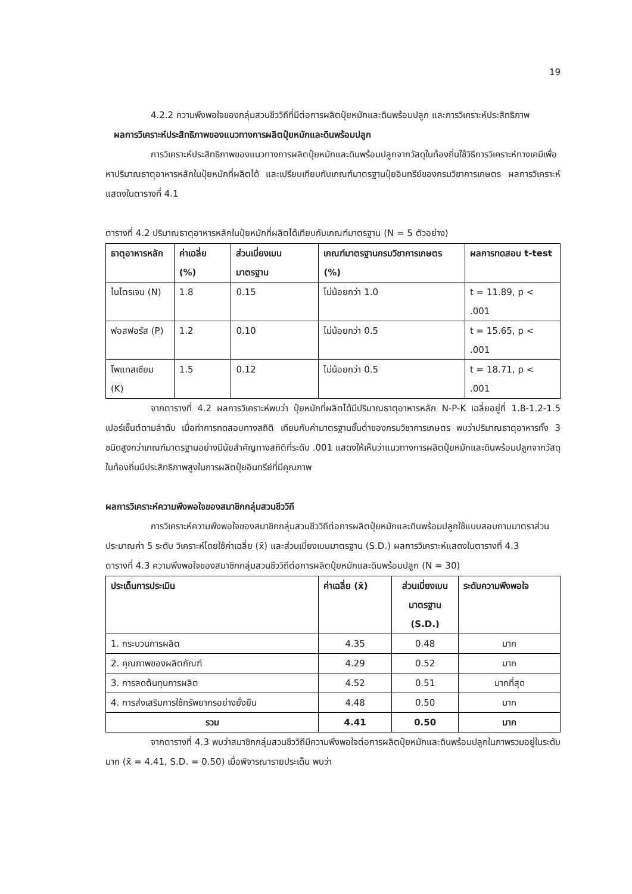19
4.2.2 ความพึงพอใจของกลุ่มสวนชีววิถีที่มีต่อการผลิตปุ๋ยหมักและดินพร้อมปลูก และการวิเคราะห์ประสิทธิภาพ
ผลการวิเคราะห์ประสิทธิภาพของแนวทางการผลิตปุ๋ยหมักและดินพร้อมปลูก
การวิเคราะห์ประสิทธิภาพของแนวทางการผลิตปุ๋ยหมักและดินพร้อมปลูกจากวัสดุในท้องถิ่นใช้วิธีการวิเคราะห์ทางเคมีเพื่อหาปริมาณธาตุอาหารหลักในปุ๋ยหมักที่ผลิตได้ และเปรียบเทียบกับเกณฑ์มาตรฐานปุ๋ยอินทรีย์ของกรมวิชาการเกษตร ผลการวิเคราะห์แสดงในตารางที่ 4.1
ตารางที่ 4.2 ปริมาณธาตุอาหารหลักในปุ๋ยหมักที่ผลิตได้เทียบกับเกณฑ์มาตรฐาน (N = 5 ตัวอย่าง)
| ธาตุอาหารหลัก | ค่าเฉลี่ย (%) | ส่วนเบี่ยงเบนมาตรฐาน | เกณฑ์มาตรฐานกรมวิชาการเกษตร (%) | ผลการทดสอบ t-test |
| --- | --- | --- | --- | --- |
| ไนโตรเจน (N) | 1.8 | 0.15 | ไม่น้อยกว่า 1.0 | t = 11.89, p < .001 |
| ฟอสฟอรัส (P) | 1.2 | 0.10 | ไม่น้อยกว่า 0.5 | t = 15.65, p < .001 |
| โพแทสเซียม (K) | 1.5 | 0.12 | ไม่น้อยกว่า 0.5 | t = 18.71, p < .001 |
จากตารางที่ 4.2 ผลการวิเคราะห์พบว่า ปุ๋ยหมักที่ผลิตได้มีปริมาณธาตุอาหารหลัก N-P-K เฉลี่ยอยู่ที่ 1.8-1.2-1.5 เปอร์เซ็นต์ตามลำดับ เมื่อทำการทดสอบทางสถิติ เทียบกับค่ามาตรฐานขั้นต่ำของกรมวิชาการเกษตร พบว่าปริมาณธาตุอาหารทั้ง 3 ชนิดสูงกว่าเกณฑ์มาตรฐานอย่างมีนัยสำคัญทางสถิติที่ระดับ .001 แสดงให้เห็นว่าแนวทางการผลิตปุ๋ยหมักและดินพร้อมปลูกจากวัสดุในท้องถิ่นมีประสิทธิภาพสูงในการผลิตปุ๋ยอินทรีย์ที่มีคุณภาพ
ผลการวิเคราะห์ความพึงพอใจของสมาชิกกลุ่มสวนชีววิถี
การวิเคราะห์ความพึงพอใจของสมาชิกกลุ่มสวนชีววิถีต่อการผลิตปุ๋ยหมักและดินพร้อมปลูกใช้แบบสอบถามมาตราส่วนประมาณค่า 5 ระดับ วิเคราะห์โดยใช้ค่าเฉลี่ย (x̄) และส่วนเบี่ยงเบนมาตรฐาน (S.D.) ผลการวิเคราะห์แสดงในตารางที่ 4.3
ตารางที่ 4.3 ความพึงพอใจของสมาชิกกลุ่มสวนชีววิถีต่อการผลิตปุ๋ยหมักและดินพร้อมปลูก (N = 30)
| ประเด็นการประเมิน | ค่าเฉลี่ย (x̄) | ส่วนเบี่ยงเบนมาตรฐาน (S.D.) | ระดับความพึงพอใจ |
| --- | --- | --- | --- |
| 1. กระบวนการผลิต | 4.35 | 0.48 | มาก |
| 2. คุณภาพของผลิตภัณฑ์ | 4.29 | 0.52 | มาก |
| 3. การลดต้นทุนการผลิต | 4.52 | 0.51 | มากที่สุด |
| 4. การส่งเสริมการใช้ทรัพยากรอย่างยั่งยืน | 4.48 | 0.50 | มาก |
| รวม | 4.41 | 0.50 | มาก |
จากตารางที่ 4.3 พบว่าสมาชิกกลุ่มสวนชีววิถีมีความพึงพอใจต่อการผลิตปุ๋ยหมักและดินพร้อมปลูกในภาพรวมอยู่ในระดับมาก (x̄ = 4.41, S.D. = 0.50) เมื่อพิจารณารายประเด็น พบว่า